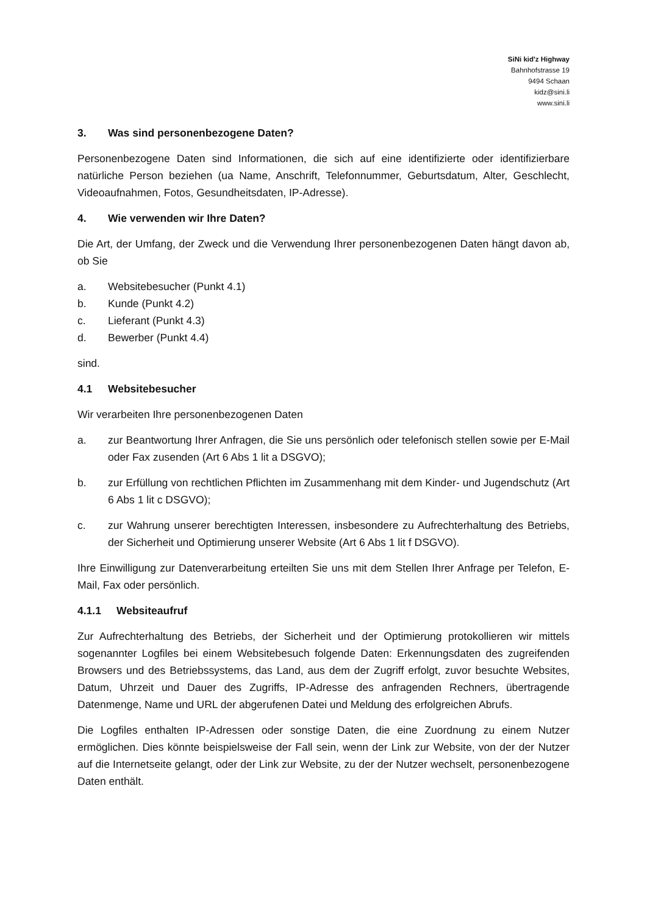SiNi kid'z Highway
Bahnhofstrasse 19
9494 Schaan
kidz@sini.li
www.sini.li
3. Was sind personenbezogene Daten?
Personenbezogene Daten sind Informationen, die sich auf eine identifizierte oder identifizierbare natürliche Person beziehen (ua Name, Anschrift, Telefonnummer, Geburtsdatum, Alter, Geschlecht, Videoaufnahmen, Fotos, Gesundheitsdaten, IP-Adresse).
4. Wie verwenden wir Ihre Daten?
Die Art, der Umfang, der Zweck und die Verwendung Ihrer personenbezogenen Daten hängt davon ab, ob Sie
a. Websitebesucher (Punkt 4.1)
b. Kunde (Punkt 4.2)
c. Lieferant (Punkt 4.3)
d. Bewerber (Punkt 4.4)
sind.
4.1 Websitebesucher
Wir verarbeiten Ihre personenbezogenen Daten
a. zur Beantwortung Ihrer Anfragen, die Sie uns persönlich oder telefonisch stellen sowie per E-Mail oder Fax zusenden (Art 6 Abs 1 lit a DSGVO);
b. zur Erfüllung von rechtlichen Pflichten im Zusammenhang mit dem Kinder- und Jugendschutz (Art 6 Abs 1 lit c DSGVO);
c. zur Wahrung unserer berechtigten Interessen, insbesondere zu Aufrechterhaltung des Betriebs, der Sicherheit und Optimierung unserer Website (Art 6 Abs 1 lit f DSGVO).
Ihre Einwilligung zur Datenverarbeitung erteilten Sie uns mit dem Stellen Ihrer Anfrage per Telefon, E-Mail, Fax oder persönlich.
4.1.1 Websiteaufruf
Zur Aufrechterhaltung des Betriebs, der Sicherheit und der Optimierung protokollieren wir mittels sogenannter Logfiles bei einem Websitebesuch folgende Daten: Erkennungsdaten des zugreifenden Browsers und des Betriebssystems, das Land, aus dem der Zugriff erfolgt, zuvor besuchte Websites, Datum, Uhrzeit und Dauer des Zugriffs, IP-Adresse des anfragenden Rechners, übertragende Datenmenge, Name und URL der abgerufenen Datei und Meldung des erfolgreichen Abrufs.
Die Logfiles enthalten IP-Adressen oder sonstige Daten, die eine Zuordnung zu einem Nutzer ermöglichen. Dies könnte beispielsweise der Fall sein, wenn der Link zur Website, von der der Nutzer auf die Internetseite gelangt, oder der Link zur Website, zu der der Nutzer wechselt, personenbezogene Daten enthält.